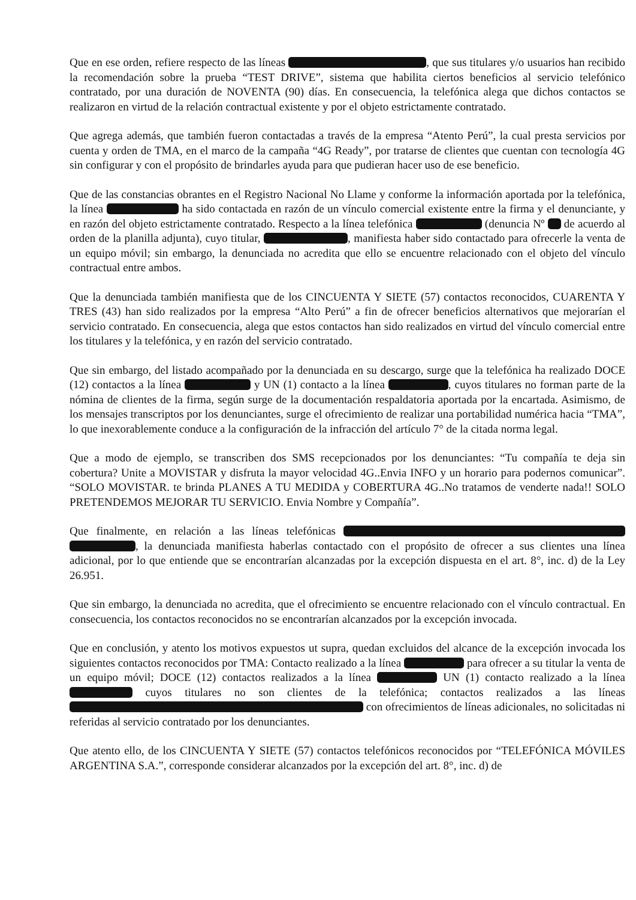Que en ese orden, refiere respecto de las líneas , que sus titulares y/o usuarios han recibido la recomendación sobre la prueba “TEST DRIVE”, sistema que habilita ciertos beneficios al servicio telefónico contratado, por una duración de NOVENTA (90) días. En consecuencia, la telefónica alega que dichos contactos se realizaron en virtud de la relación contractual existente y por el objeto estrictamente contratado.
Que agrega además, que también fueron contactadas a través de la empresa “Atento Perú”, la cual presta servicios por cuenta y orden de TMA, en el marco de la campaña “4G Ready”, por tratarse de clientes que cuentan con tecnología 4G sin configurar y con el propósito de brindarles ayuda para que pudieran hacer uso de ese beneficio.
Que de las constancias obrantes en el Registro Nacional No Llame y conforme la información aportada por la telefónica, la línea ha sido contactada en razón de un vínculo comercial existente entre la firma y el denunciante, y en razón del objeto estrictamente contratado. Respecto a la línea telefónica (denuncia Nº de acuerdo al orden de la planilla adjunta), cuyo titular, , manifiesta haber sido contactado para ofrecerle la venta de un equipo móvil; sin embargo, la denunciada no acredita que ello se encuentre relacionado con el objeto del vínculo contractual entre ambos.
Que la denunciada también manifiesta que de los CINCUENTA Y SIETE (57) contactos reconocidos, CUARENTA Y TRES (43) han sido realizados por la empresa “Alto Perú” a fin de ofrecer beneficios alternativos que mejorarían el servicio contratado. En consecuencia, alega que estos contactos han sido realizados en virtud del vínculo comercial entre los titulares y la telefónica, y en razón del servicio contratado.
Que sin embargo, del listado acompañado por la denunciada en su descargo, surge que la telefónica ha realizado DOCE (12) contactos a la línea y UN (1) contacto a la línea , cuyos titulares no forman parte de la nómina de clientes de la firma, según surge de la documentación respaldatoria aportada por la encartada. Asimismo, de los mensajes transcriptos por los denunciantes, surge el ofrecimiento de realizar una portabilidad numérica hacia “TMA”, lo que inexorablemente conduce a la configuración de la infracción del artículo 7° de la citada norma legal.
Que a modo de ejemplo, se transcriben dos SMS recepcionados por los denunciantes: “Tu compañía te deja sin cobertura? Unite a MOVISTAR y disfruta la mayor velocidad 4G..Envia INFO y un horario para podernos comunicar”. “SOLO MOVISTAR. te brinda PLANES A TU MEDIDA y COBERTURA 4G..No tratamos de venderte nada!! SOLO PRETENDEMOS MEJORAR TU SERVICIO. Envia Nombre y Compañía”.
Que finalmente, en relación a las líneas telefónicas , la denunciada manifiesta haberlas contactado con el propósito de ofrecer a sus clientes una línea adicional, por lo que entiende que se encontrarían alcanzadas por la excepción dispuesta en el art. 8°, inc. d) de la Ley 26.951.
Que sin embargo, la denunciada no acredita, que el ofrecimiento se encuentre relacionado con el vínculo contractual. En consecuencia, los contactos reconocidos no se encontrarían alcanzados por la excepción invocada.
Que en conclusión, y atento los motivos expuestos ut supra, quedan excluidos del alcance de la excepción invocada los siguientes contactos reconocidos por TMA: Contacto realizado a la línea para ofrecer a su titular la venta de un equipo móvil; DOCE (12) contactos realizados a la línea UN (1) contacto realizado a la línea cuyos titulares no son clientes de la telefónica; contactos realizados a las líneas con ofrecimientos de líneas adicionales, no solicitadas ni referidas al servicio contratado por los denunciantes.
Que atento ello, de los CINCUENTA Y SIETE (57) contactos telefónicos reconocidos por “TELEFÓNICA MÓVILES ARGENTINA S.A.”, corresponde considerar alcanzados por la excepción del art. 8°, inc. d) de